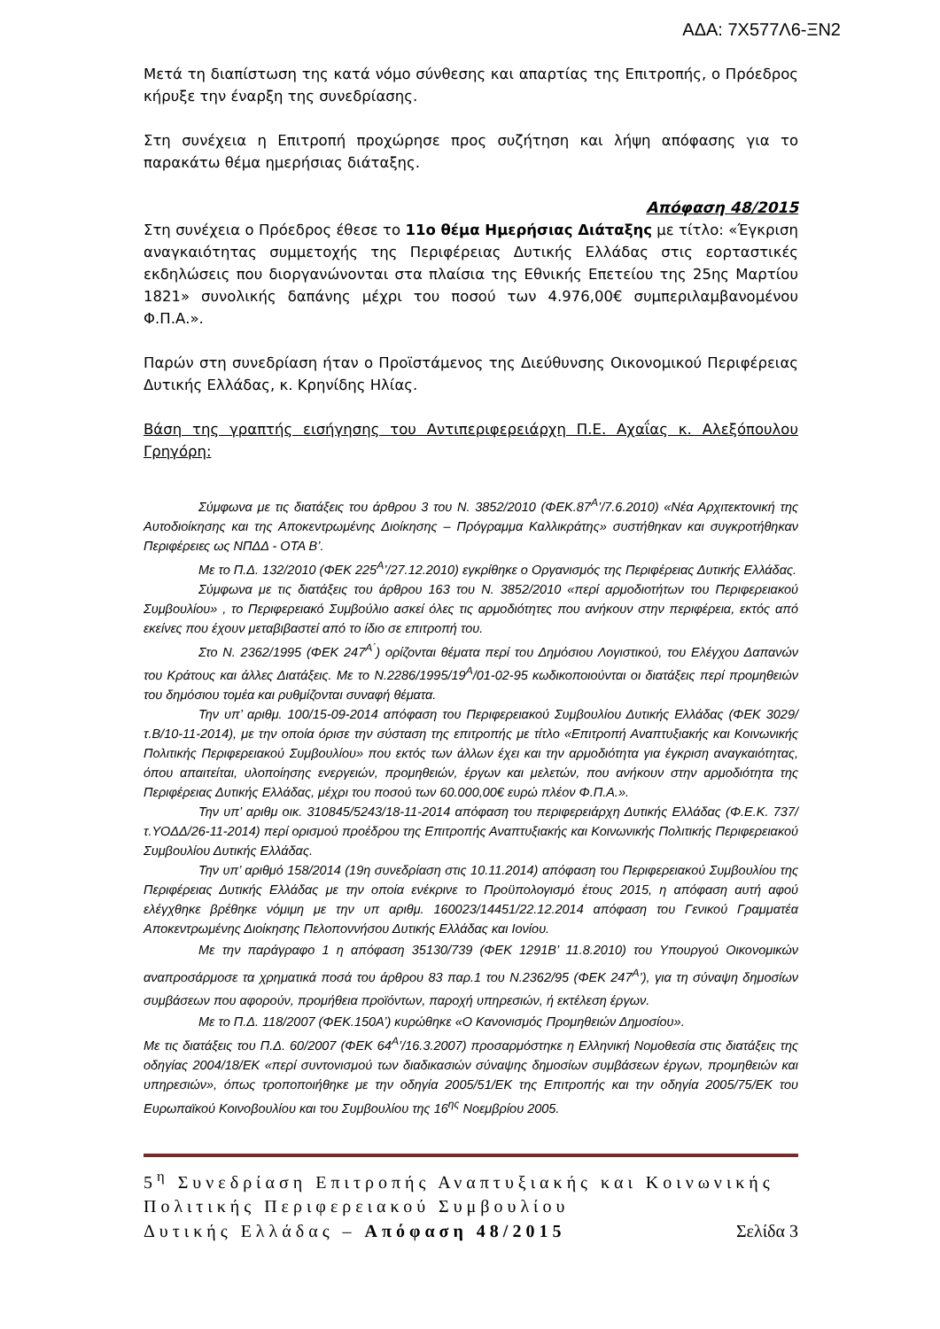ΑΔΑ: 7Χ577Λ6-ΞΝ2
Μετά τη διαπίστωση της κατά νόμο σύνθεσης και απαρτίας της Επιτροπής, ο Πρόεδρος κήρυξε την έναρξη της συνεδρίασης.
Στη συνέχεια η Επιτροπή προχώρησε προς συζήτηση και λήψη απόφασης για το παρακάτω θέμα ημερήσιας διάταξης.
Απόφαση 48/2015
Στη συνέχεια ο Πρόεδρος έθεσε το 11ο θέμα Ημερήσιας Διάταξης με τίτλο: «Έγκριση αναγκαιότητας συμμετοχής της Περιφέρειας Δυτικής Ελλάδας στις εορταστικές εκδηλώσεις που διοργανώνονται στα πλαίσια της Εθνικής Επετείου της 25ης Μαρτίου 1821» συνολικής δαπάνης μέχρι του ποσού των 4.976,00€ συμπεριλαμβανομένου Φ.Π.Α.».
Παρών στη συνεδρίαση ήταν ο Προϊστάμενος της Διεύθυνσης Οικονομικού Περιφέρειας Δυτικής Ελλάδας, κ. Κρηνίδης Ηλίας.
Βάση της γραπτής εισήγησης του Αντιπεριφερειάρχη Π.Ε. Αχαΐας κ. Αλεξόπουλου Γρηγόρη:
Σύμφωνα με τις διατάξεις του άρθρου 3 του Ν. 3852/2010 (ΦΕΚ.87<sup>Α</sup>’/7.6.2010) «Νέα Αρχιτεκτονική της Αυτοδιοίκησης και της Αποκεντρωμένης Διοίκησης – Πρόγραμμα Καλλικράτης» συστήθηκαν και συγκροτήθηκαν Περιφέρειες ως ΝΠΔΔ - ΟΤΑ Β’.
Με το Π.Δ. 132/2010 (ΦΕΚ 225<sup>Α</sup>’/27.12.2010) εγκρίθηκε ο Οργανισμός της Περιφέρειας Δυτικής Ελλάδας.
Σύμφωνα με τις διατάξεις του άρθρου 163 του Ν. 3852/2010 «περί αρμοδιοτήτων του Περιφερειακού Συμβουλίου» , το Περιφερειακό Συμβούλιο ασκεί όλες τις αρμοδιότητες που ανήκουν στην περιφέρεια, εκτός από εκείνες που έχουν μεταβιβαστεί από το ίδιο σε επιτροπή του.
Στο Ν. 2362/1995 (ΦΕΚ 247<sup>Α΄</sup>) ορίζονται θέματα περί του Δημόσιου Λογιστικού, του Ελέγχου Δαπανών του Κράτους και άλλες Διατάξεις. Με το Ν.2286/1995/19<sup>Α</sup>/01-02-95 κωδικοποιούνται οι διατάξεις περί προμηθειών του δημόσιου τομέα και ρυθμίζονται συναφή θέματα.
Την υπ’ αριθμ. 100/15-09-2014 απόφαση του Περιφερειακού Συμβουλίου Δυτικής Ελλάδας (ΦΕΚ 3029/τ.Β/10-11-2014), με την οποία όρισε την σύσταση της επιτροπής με τίτλο «Επιτροπή Αναπτυξιακής και Κοινωνικής Πολιτικής Περιφερειακού Συμβουλίου» που εκτός των άλλων έχει και την αρμοδιότητα για έγκριση αναγκαιότητας, όπου απαιτείται, υλοποίησης ενεργειών, προμηθειών, έργων και μελετών, που ανήκουν στην αρμοδιότητα της Περιφέρειας Δυτικής Ελλάδας, μέχρι του ποσού των 60.000,00€ ευρώ πλέον Φ.Π.Α.».
Την υπ’ αριθμ οικ. 310845/5243/18-11-2014 απόφαση του περιφερειάρχη Δυτικής Ελλάδας (Φ.Ε.Κ. 737/τ.ΥΟΔΔ/26-11-2014) περί ορισμού προέδρου της Επιτροπής Αναπτυξιακής και Κοινωνικής Πολιτικής Περιφερειακού Συμβουλίου Δυτικής Ελλάδας.
Την υπ’ αριθμό 158/2014 (19η συνεδρίαση στις 10.11.2014) απόφαση του Περιφερειακού Συμβουλίου της Περιφέρειας Δυτικής Ελλάδας με την οποία ενέκρινε το Προϋπολογισμό έτους 2015, η απόφαση αυτή αφού ελέγχθηκε βρέθηκε νόμιμη με την υπ αριθμ. 160023/14451/22.12.2014 απόφαση του Γενικού Γραμματέα Αποκεντρωμένης Διοίκησης Πελοποννήσου Δυτικής Ελλάδας και Ιονίου.
Με την παράγραφο 1 η απόφαση 35130/739 (ΦΕΚ 1291Β’ 11.8.2010) του Υπουργού Οικονομικών αναπροσάρμοσε τα χρηματικά ποσά του άρθρου 83 παρ.1 του Ν.2362/95 (ΦΕΚ 247<sup>Α</sup>’), για τη σύναψη δημοσίων συμβάσεων που αφορούν, προμήθεια προϊόντων, παροχή υπηρεσιών, ή εκτέλεση έργων.
Με το Π.Δ. 118/2007 (ΦΕΚ.150Α’) κυρώθηκε «Ο Κανονισμός Προμηθειών Δημοσίου».
Με τις διατάξεις του Π.Δ. 60/2007 (ΦΕΚ 64<sup>Α</sup>’/16.3.2007) προσαρμόστηκε η Ελληνική Νομοθεσία στις διατάξεις της οδηγίας 2004/18/ΕΚ «περί συντονισμού των διαδικασιών σύναψης δημοσίων συμβάσεων έργων, προμηθειών και υπηρεσιών», όπως τροποποιήθηκε με την οδηγία 2005/51/ΕΚ της Επιτροπής και την οδηγία 2005/75/ΕΚ του Ευρωπαϊκού Κοινοβουλίου και του Συμβουλίου της 16<sup>ης</sup> Νοεμβρίου 2005.
5<sup>η</sup> Συνεδρίαση Επιτροπής Αναπτυξιακής και Κοινωνικής Πολιτικής Περιφερειακού Συμβουλίου
Δυτικής Ελλάδας – Απόφαση 48/2015 Σελίδα 3